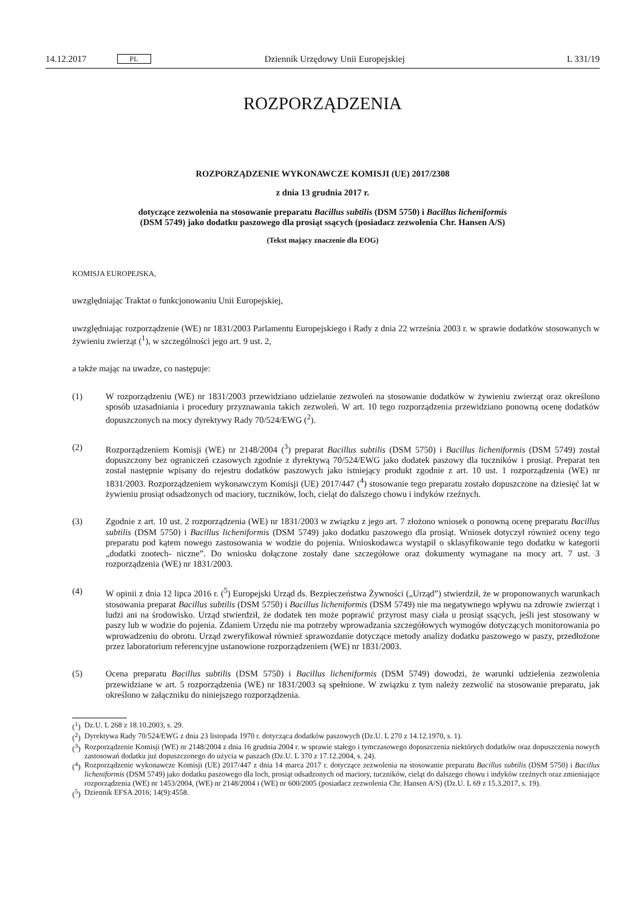14.12.2017 PL Dziennik Urzędowy Unii Europejskiej L 331/19
ROZPORZĄDZENIA
ROZPORZĄDZENIE WYKONAWCZE KOMISJI (UE) 2017/2308
z dnia 13 grudnia 2017 r.
dotyczące zezwolenia na stosowanie preparatu Bacillus subtilis (DSM 5750) i Bacillus licheniformis
(DSM 5749) jako dodatku paszowego dla prosiąt ssących (posiadacz zezwolenia Chr. Hansen A/S)
(Tekst mający znaczenie dla EOG)
KOMISJA EUROPEJSKA,
uwzględniając Traktat o funkcjonowaniu Unii Europejskiej,
uwzględniając rozporządzenie (WE) nr 1831/2003 Parlamentu Europejskiego i Rady z dnia 22 września 2003 r. w sprawie dodatków stosowanych w żywieniu zwierząt (<sup>1</sup>), w szczególności jego art. 9 ust. 2,
a także mając na uwadze, co następuje:
(1) W rozporządzeniu (WE) nr 1831/2003 przewidziano udzielanie zezwoleń na stosowanie dodatków w żywieniu zwierząt oraz określono sposób uzasadniania i procedury przyznawania takich zezwoleń. W art. 10 tego rozporządzenia przewidziano ponowną ocenę dodatków dopuszczonych na mocy dyrektywy Rady 70/524/EWG (<sup>2</sup>).
(2) Rozporządzeniem Komisji (WE) nr 2148/2004 (<sup>3</sup>) preparat Bacillus subtilis (DSM 5750) i Bacillus licheniformis (DSM 5749) został dopuszczony bez ograniczeń czasowych zgodnie z dyrektywą 70/524/EWG jako dodatek paszowy dla tuczników i prosiąt. Preparat ten został następnie wpisany do rejestru dodatków paszowych jako istniejący produkt zgodnie z art. 10 ust. 1 rozporządzenia (WE) nr 1831/2003. Rozporządzeniem wykonawczym Komisji (UE) 2017/447 (<sup>4</sup>) stosowanie tego preparatu zostało dopuszczone na dziesięć lat w żywieniu prosiąt odsadzonych od maciory, tuczników, loch, cieląt do dalszego chowu i indyków rzeźnych.
(3) Zgodnie z art. 10 ust. 2 rozporządzenia (WE) nr 1831/2003 w związku z jego art. 7 złożono wniosek o ponowną ocenę preparatu Bacillus subtilis (DSM 5750) i Bacillus licheniformis (DSM 5749) jako dodatku paszowego dla prosiąt. Wniosek dotyczył również oceny tego preparatu pod kątem nowego zastosowania w wodzie do pojenia. Wnioskodawca wystąpił o sklasyfikowanie tego dodatku w kategorii „dodatki zootech- niczne”. Do wniosku dołączone zostały dane szczegółowe oraz dokumenty wymagane na mocy art. 7 ust. 3 rozporządzenia (WE) nr 1831/2003.
(4) W opinii z dnia 12 lipca 2016 r. (<sup>5</sup>) Europejski Urząd ds. Bezpieczeństwa Żywności („Urząd”) stwierdził, że w proponowanych warunkach stosowania preparat Bacillus subtilis (DSM 5750) i Bacillus licheniformis (DSM 5749) nie ma negatywnego wpływu na zdrowie zwierząt i ludzi ani na środowisko. Urząd stwierdził, że dodatek ten może poprawić przyrost masy ciała u prosiąt ssących, jeśli jest stosowany w paszy lub w wodzie do pojenia. Zdaniem Urzędu nie ma potrzeby wprowadzania szczegółowych wymogów dotyczących monitorowania po wprowadzeniu do obrotu. Urząd zweryfikował również sprawozdanie dotyczące metody analizy dodatku paszowego w paszy, przedłożone przez laboratorium referencyjne ustanowione rozporządzeniem (WE) nr 1831/2003.
(5) Ocena preparatu Bacillus subtilis (DSM 5750) i Bacillus licheniformis (DSM 5749) dowodzi, że warunki udzielenia zezwolenia przewidziane w art. 5 rozporządzenia (WE) nr 1831/2003 są spełnione. W związku z tym należy zezwolić na stosowanie preparatu, jak określono w załączniku do niniejszego rozporządzenia.
(<sup>1</sup>) Dz.U. L 268 z 18.10.2003, s. 29.
(<sup>2</sup>) Dyrektywa Rady 70/524/EWG z dnia 23 listopada 1970 r. dotycząca dodatków paszowych (Dz.U. L 270 z 14.12.1970, s. 1).
(<sup>3</sup>) Rozporządzenie Komisji (WE) nr 2148/2004 z dnia 16 grudnia 2004 r. w sprawie stałego i tymczasowego dopuszczenia niektórych dodatków oraz dopuszczenia nowych zastosowań dodatku już dopuszczonego do użycia w paszach (Dz.U. L 370 z 17.12.2004, s. 24).
(<sup>4</sup>) Rozporządzenie wykonawcze Komisji (UE) 2017/447 z dnia 14 marca 2017 r. dotyczące zezwolenia na stosowanie preparatu Bacillus subtilis (DSM 5750) i Bacillus licheniformis (DSM 5749) jako dodatku paszowego dla loch, prosiąt odsadzonych od maciory, tuczników, cieląt do dalszego chowu i indyków rzeźnych oraz zmieniające rozporządzenia (WE) nr 1453/2004, (WE) nr 2148/2004 i (WE) nr 600/2005 (posiadacz zezwolenia Chr. Hansen A/S) (Dz.U. L 69 z 15.3.2017, s. 19).
(<sup>5</sup>) Dziennik EFSA 2016; 14(9):4558.